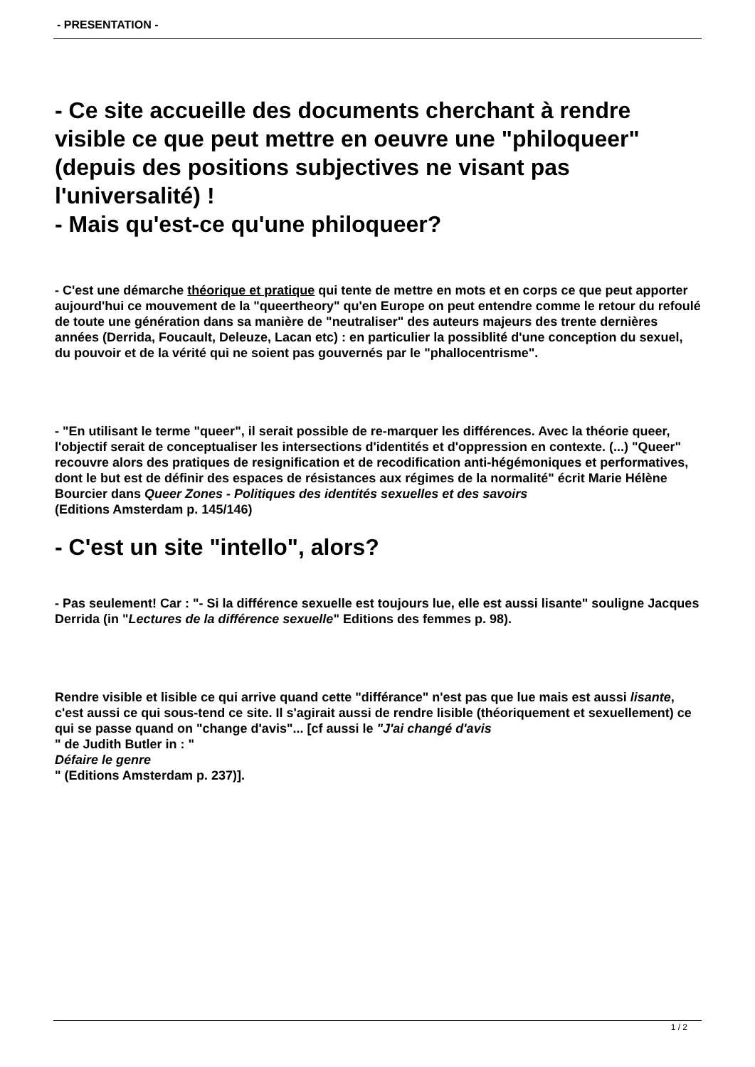- PRESENTATION -
- Ce site accueille des documents cherchant à rendre visible ce que peut mettre en oeuvre une "philoqueer" (depuis des positions subjectives ne visant pas l'universalité) !
- Mais qu'est-ce qu'une philoqueer?
- C'est une démarche théorique et pratique qui tente de mettre en mots et en corps ce que peut apporter aujourd'hui ce mouvement de la "queertheory" qu'en Europe on peut entendre comme le retour du refoulé de toute une génération dans sa manière de "neutraliser" des auteurs majeurs des trente dernières années (Derrida, Foucault, Deleuze, Lacan etc) : en particulier la possiblité d'une conception du sexuel, du pouvoir et de la vérité qui ne soient pas gouvernés par le "phallocentrisme".
- "En utilisant le terme "queer", il serait possible de re-marquer les différences. Avec la théorie queer, l'objectif serait de conceptualiser les intersections d'identités et d'oppression en contexte. (...) "Queer" recouvre alors des pratiques de resignification et de recodification anti-hégémoniques et performatives, dont le but est de définir des espaces de résistances aux régimes de la normalité" écrit Marie Hélène Bourcier dans Queer Zones - Politiques des identités sexuelles et des savoirs
(Editions Amsterdam p. 145/146)
- C'est un site "intello", alors?
- Pas seulement! Car : "- Si la différence sexuelle est toujours lue, elle est aussi lisante" souligne Jacques Derrida (in "Lectures de la différence sexuelle" Editions des femmes p. 98).
Rendre visible et lisible ce qui arrive quand cette "différance" n'est pas que lue mais est aussi lisante, c'est aussi ce qui sous-tend ce site. Il s'agirait aussi de rendre lisible (théoriquement et sexuellement) ce qui se passe quand on "change d'avis"... [cf aussi le "J'ai changé d'avis
" de Judith Butler in : "
Défaire le genre
" (Editions Amsterdam p. 237)].
1 / 2